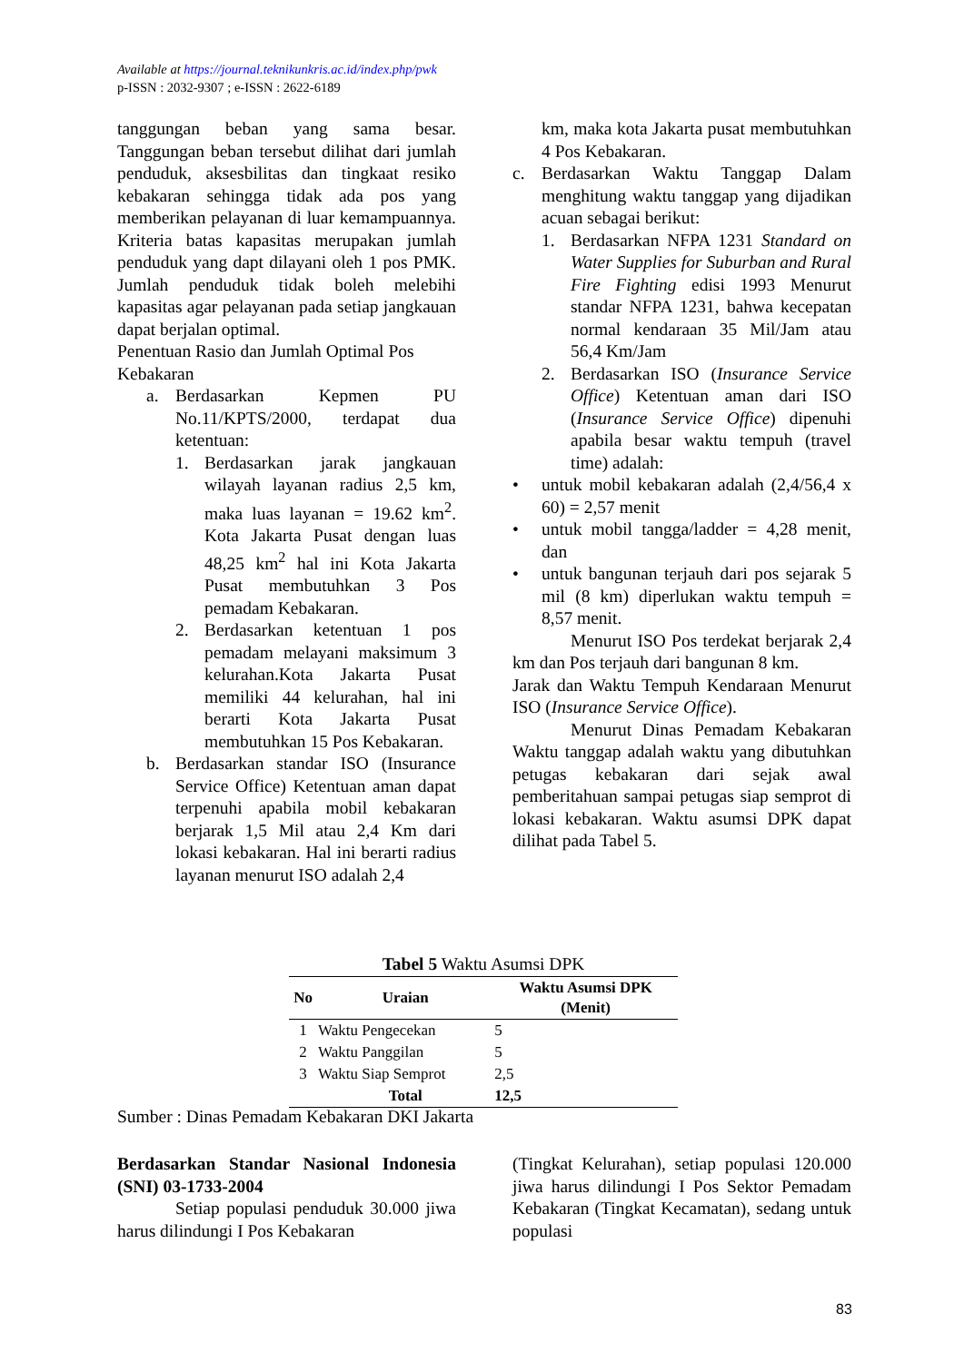Available at https://journal.teknikunkris.ac.id/index.php/pwk
p-ISSN : 2032-9307 ; e-ISSN : 2622-6189
tanggungan beban yang sama besar. Tanggungan beban tersebut dilihat dari jumlah penduduk, aksesbilitas dan tingkaat resiko kebakaran sehingga tidak ada pos yang memberikan pelayanan di luar kemampuannya. Kriteria batas kapasitas merupakan jumlah penduduk yang dapt dilayani oleh 1 pos PMK. Jumlah penduduk tidak boleh melebihi kapasitas agar pelayanan pada setiap jangkauan dapat berjalan optimal.
Penentuan Rasio dan Jumlah Optimal Pos Kebakaran
a. Berdasarkan Kepmen PU No.11/KPTS/2000, terdapat dua ketentuan:
1. Berdasarkan jarak jangkauan wilayah layanan radius 2,5 km, maka luas layanan = 19.62 km<sup>2</sup>. Kota Jakarta Pusat dengan luas 48,25 km<sup>2</sup> hal ini Kota Jakarta Pusat membutuhkan 3 Pos pemadam Kebakaran.
2. Berdasarkan ketentuan 1 pos pemadam melayani maksimum 3 kelurahan.Kota Jakarta Pusat memiliki 44 kelurahan, hal ini berarti Kota Jakarta Pusat membutuhkan 15 Pos Kebakaran.
b. Berdasarkan standar ISO (Insurance Service Office) Ketentuan aman dapat terpenuhi apabila mobil kebakaran berjarak 1,5 Mil atau 2,4 Km dari lokasi kebakaran. Hal ini berarti radius layanan menurut ISO adalah 2,4
km, maka kota Jakarta pusat membutuhkan 4 Pos Kebakaran.
c. Berdasarkan Waktu Tanggap Dalam menghitung waktu tanggap yang dijadikan acuan sebagai berikut:
1. Berdasarkan NFPA 1231 Standard on Water Supplies for Suburban and Rural Fire Fighting edisi 1993 Menurut standar NFPA 1231, bahwa kecepatan normal kendaraan 35 Mil/Jam atau 56,4 Km/Jam
2. Berdasarkan ISO (Insurance Service Office) Ketentuan aman dari ISO (Insurance Service Office) dipenuhi apabila besar waktu tempuh (travel time) adalah:
• untuk mobil kebakaran adalah (2,4/56,4 x 60) = 2,57 menit
• untuk mobil tangga/ladder = 4,28 menit, dan
• untuk bangunan terjauh dari pos sejarak 5 mil (8 km) diperlukan waktu tempuh = 8,57 menit.
Menurut ISO Pos terdekat berjarak 2,4 km dan Pos terjauh dari bangunan 8 km.
Jarak dan Waktu Tempuh Kendaraan Menurut ISO (Insurance Service Office).
Menurut Dinas Pemadam Kebakaran Waktu tanggap adalah waktu yang dibutuhkan petugas kebakaran dari sejak awal pemberitahuan sampai petugas siap semprot di lokasi kebakaran. Waktu asumsi DPK dapat dilihat pada Tabel 5.
Tabel 5 Waktu Asumsi DPK
| No | Uraian | Waktu Asumsi DPK (Menit) |
| --- | --- | --- |
| 1 | Waktu Pengecekan | 5 |
| 2 | Waktu Panggilan | 5 |
| 3 | Waktu Siap Semprot | 2,5 |
| | Total | 12,5 |
Sumber : Dinas Pemadam Kebakaran DKI Jakarta
Berdasarkan Standar Nasional Indonesia (SNI) 03-1733-2004
Setiap populasi penduduk 30.000 jiwa harus dilindungi I Pos Kebakaran
(Tingkat Kelurahan), setiap populasi 120.000 jiwa harus dilindungi I Pos Sektor Pemadam Kebakaran (Tingkat Kecamatan), sedang untuk populasi
83